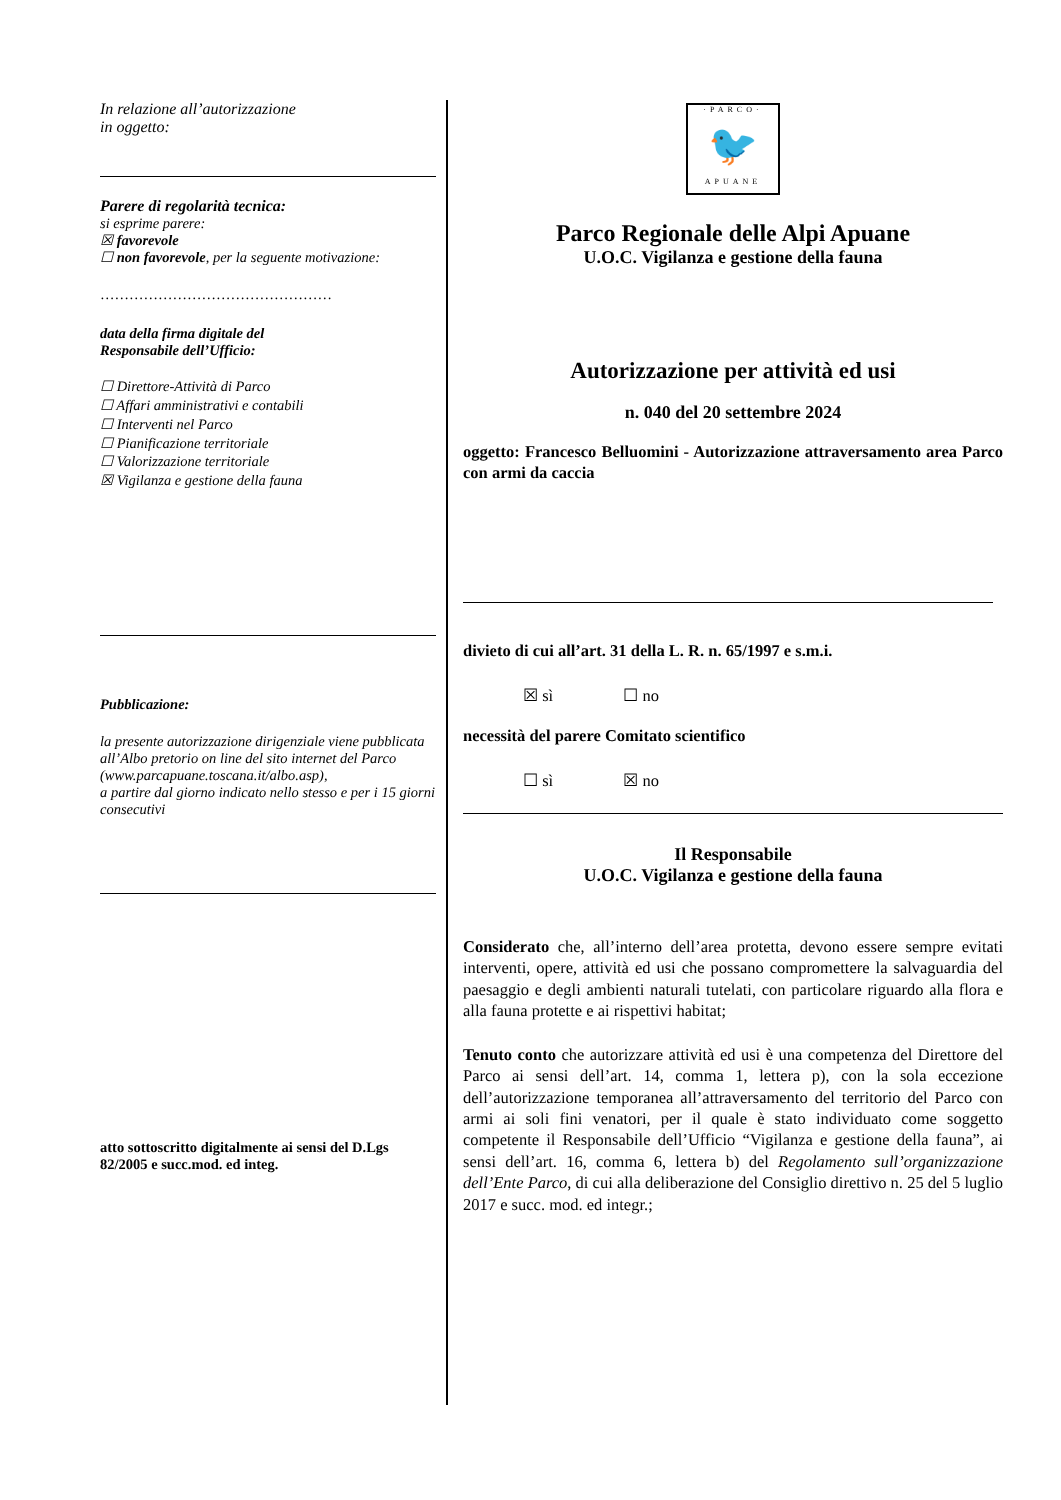In relazione all’autorizzazione
in oggetto:
Parere di regolarità tecnica:
si esprime parere:
☒ favorevole
☐ non favorevole, per la seguente motivazione:
…………………………………………
data della firma digitale del
Responsabile dell’Ufficio:
☐ Direttore-Attività di Parco
☐ Affari amministrativi e contabili
☐ Interventi nel Parco
☐ Pianificazione territoriale
☐ Valorizzazione territoriale
☒ Vigilanza e gestione della fauna
Pubblicazione:
la presente autorizzazione dirigenziale viene pubblicata all’Albo pretorio on line del sito internet del Parco
(www.parcapuane.toscana.it/albo.asp),
a partire dal giorno indicato nello stesso e per i 15 giorni consecutivi
atto sottoscritto digitalmente ai sensi del D.Lgs 82/2005 e succ.mod. ed integ.
·PARCO·
🐦
APUANE
Parco Regionale delle Alpi Apuane
U.O.C. Vigilanza e gestione della fauna
Autorizzazione per attività ed usi
n. 040 del 20 settembre 2024
oggetto: Francesco Belluomini - Autorizzazione attraversamento area Parco con armi da caccia
divieto di cui all’art. 31 della L. R. n. 65/1997 e s.m.i.
☒ sì ☐ no
necessità del parere Comitato scientifico
☐ sì ☒ no
Il Responsabile
U.O.C. Vigilanza e gestione della fauna
Considerato che, all’interno dell’area protetta, devono essere sempre evitati interventi, opere, attività ed usi che possano compromettere la salvaguardia del paesaggio e degli ambienti naturali tutelati, con particolare riguardo alla flora e alla fauna protette e ai rispettivi habitat;
Tenuto conto che autorizzare attività ed usi è una competenza del Direttore del Parco ai sensi dell’art. 14, comma 1, lettera p), con la sola eccezione dell’autorizzazione temporanea all’attraversamento del territorio del Parco con armi ai soli fini venatori, per il quale è stato individuato come soggetto competente il Responsabile dell’Ufficio “Vigilanza e gestione della fauna”, ai sensi dell’art. 16, comma 6, lettera b) del Regolamento sull’organizzazione dell’Ente Parco, di cui alla deliberazione del Consiglio direttivo n. 25 del 5 luglio 2017 e succ. mod. ed integr.;